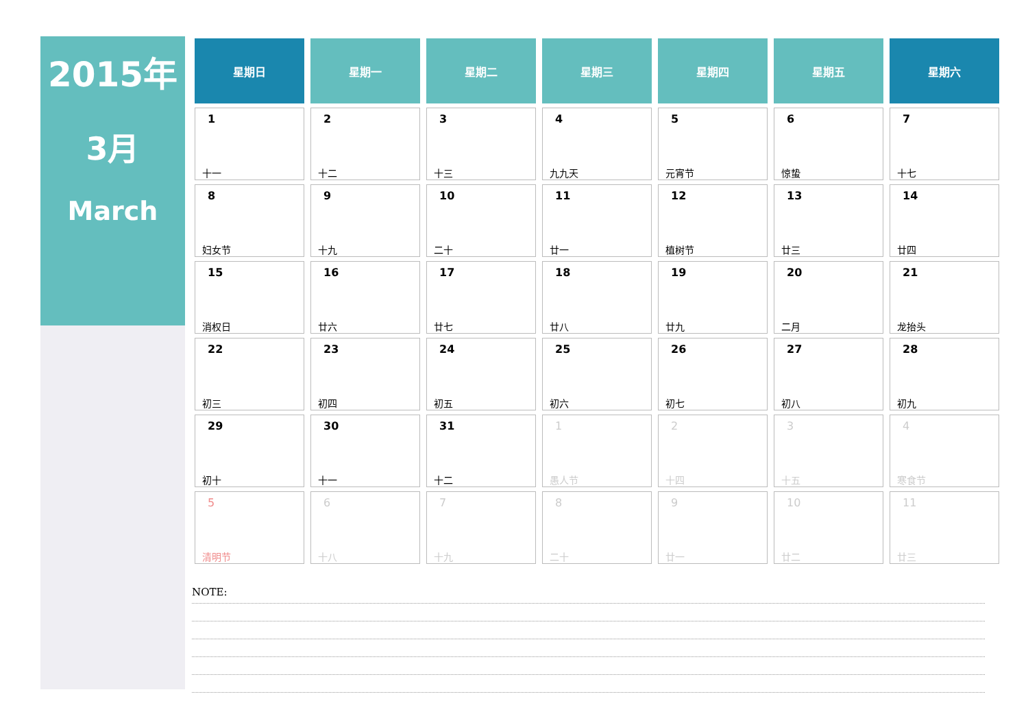2015年
3月
March
| 星期日 | 星期一 | 星期二 | 星期三 | 星期四 | 星期五 | 星期六 |
| --- | --- | --- | --- | --- | --- | --- |
| 1 十一 | 2 十二 | 3 十三 | 4 九九天 | 5 元宵节 | 6 惊蛰 | 7 十七 |
| 8 妇女节 | 9 十九 | 10 二十 | 11 廿一 | 12 植树节 | 13 廿三 | 14 廿四 |
| 15 消权日 | 16 廿六 | 17 廿七 | 18 廿八 | 19 廿九 | 20 二月 | 21 龙抬头 |
| 22 初三 | 23 初四 | 24 初五 | 25 初六 | 26 初七 | 27 初八 | 28 初九 |
| 29 初十 | 30 十一 | 31 十二 | 1 愚人节 | 2 十四 | 3 十五 | 4 寒食节 |
| 5 清明节 | 6 十八 | 7 十九 | 8 二十 | 9 廿一 | 10 廿二 | 11 廿三 |
NOTE: